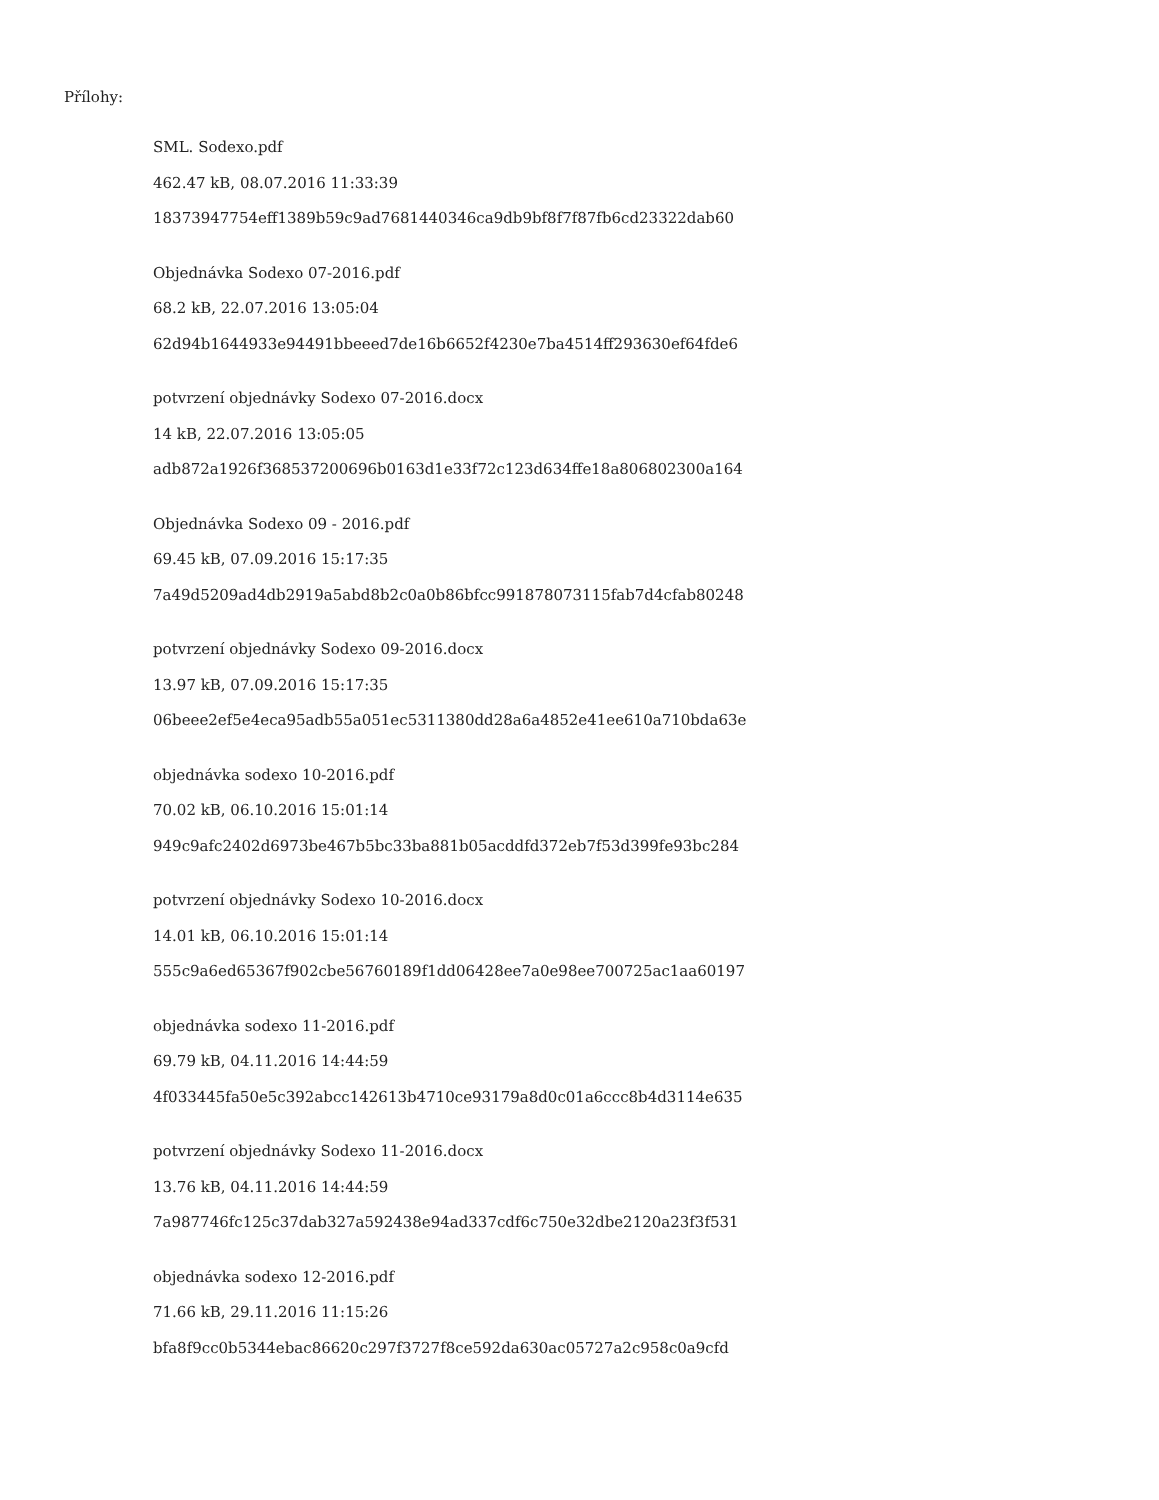Přílohy:
SML. Sodexo.pdf
462.47 kB, 08.07.2016 11:33:39
18373947754eff1389b59c9ad7681440346ca9db9bf8f7f87fb6cd23322dab60
Objednávka Sodexo 07-2016.pdf
68.2 kB, 22.07.2016 13:05:04
62d94b1644933e94491bbeeed7de16b6652f4230e7ba4514ff293630ef64fde6
potvrzení objednávky Sodexo 07-2016.docx
14 kB, 22.07.2016 13:05:05
adb872a1926f368537200696b0163d1e33f72c123d634ffe18a806802300a164
Objednávka Sodexo 09 - 2016.pdf
69.45 kB, 07.09.2016 15:17:35
7a49d5209ad4db2919a5abd8b2c0a0b86bfcc991878073115fab7d4cfab80248
potvrzení objednávky Sodexo 09-2016.docx
13.97 kB, 07.09.2016 15:17:35
06beee2ef5e4eca95adb55a051ec5311380dd28a6a4852e41ee610a710bda63e
objednávka sodexo 10-2016.pdf
70.02 kB, 06.10.2016 15:01:14
949c9afc2402d6973be467b5bc33ba881b05acddfd372eb7f53d399fe93bc284
potvrzení objednávky Sodexo 10-2016.docx
14.01 kB, 06.10.2016 15:01:14
555c9a6ed65367f902cbe56760189f1dd06428ee7a0e98ee700725ac1aa60197
objednávka sodexo 11-2016.pdf
69.79 kB, 04.11.2016 14:44:59
4f033445fa50e5c392abcc142613b4710ce93179a8d0c01a6ccc8b4d3114e635
potvrzení objednávky Sodexo 11-2016.docx
13.76 kB, 04.11.2016 14:44:59
7a987746fc125c37dab327a592438e94ad337cdf6c750e32dbe2120a23f3f531
objednávka sodexo 12-2016.pdf
71.66 kB, 29.11.2016 11:15:26
bfa8f9cc0b5344ebac86620c297f3727f8ce592da630ac05727a2c958c0a9cfd